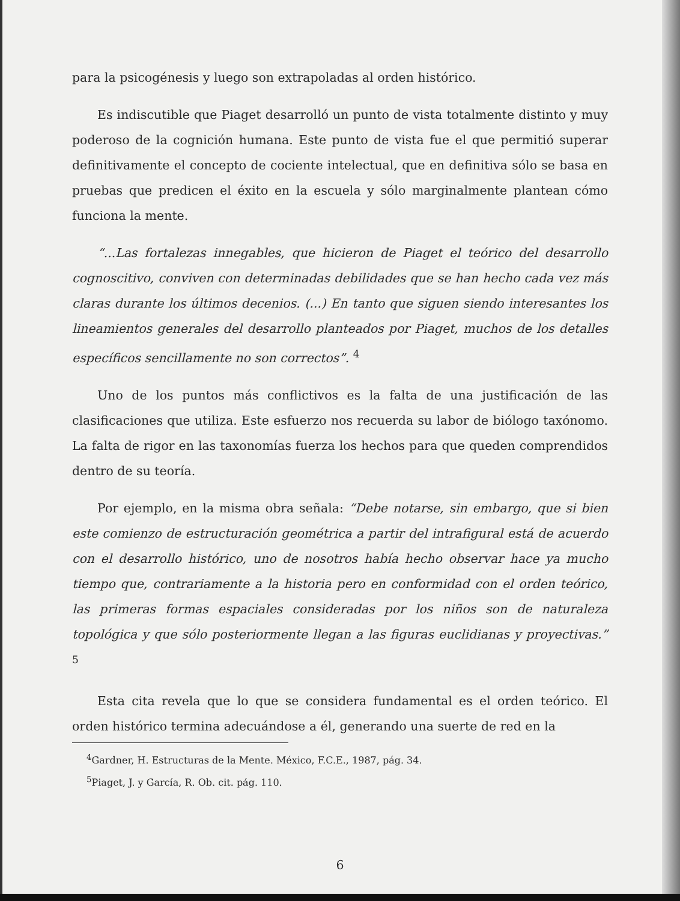para la psicogénesis y luego son extrapoladas al orden histórico.
Es indiscutible que Piaget desarrolló un punto de vista totalmente distinto y muy poderoso de la cognición humana. Este punto de vista fue el que permitió superar definitivamente el concepto de cociente intelectual, que en definitiva sólo se basa en pruebas que predicen el éxito en la escuela y sólo marginalmente plantean cómo funciona la mente.
“...Las fortalezas innegables, que hicieron de Piaget el teórico del desarrollo cognoscitivo, conviven con determinadas debilidades que se han hecho cada vez más claras durante los últimos decenios. (...) En tanto que siguen siendo interesantes los lineamientos generales del desarrollo planteados por Piaget, muchos de los detalles específicos sencillamente no son correctos”. <sup>4</sup>
Uno de los puntos más conflictivos es la falta de una justificación de las clasificaciones que utiliza. Este esfuerzo nos recuerda su labor de biólogo taxónomo. La falta de rigor en las taxonomías fuerza los hechos para que queden comprendidos dentro de su teoría.
Por ejemplo, en la misma obra señala: “Debe notarse, sin embargo, que si bien este comienzo de estructuración geométrica a partir del intrafigural está de acuerdo con el desarrollo histórico, uno de nosotros había hecho observar hace ya mucho tiempo que, contrariamente a la historia pero en conformidad con el orden teórico, las primeras formas espaciales consideradas por los niños son de naturaleza topológica y que sólo posteriormente llegan a las figuras euclidianas y proyectivas.” <sup>5</sup>
Esta cita revela que lo que se considera fundamental es el orden teórico. El orden histórico termina adecuándose a él, generando una suerte de red en la
<sup>4</sup> Gardner, H. Estructuras de la Mente. México, F.C.E., 1987, pág. 34.
<sup>5</sup> Piaget, J. y García, R. Ob. cit. pág. 110.
6